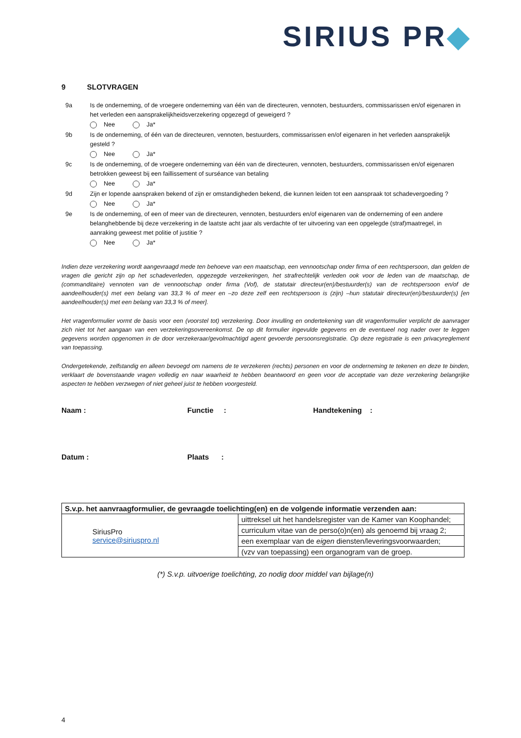SIRIUS PR◆
9 SLOTVRAGEN
9a Is de onderneming, of de vroegere onderneming van één van de directeuren, vennoten, bestuurders, commissarissen en/of eigenaren in het verleden een aansprakelijkheidsverzekering opgezegd of geweigerd ?
Nee Ja*
9b Is de onderneming, of één van de directeuren, vennoten, bestuurders, commissarissen en/of eigenaren in het verleden aansprakelijk gesteld ?
Nee Ja*
9c Is de onderneming, of de vroegere onderneming van één van de directeuren, vennoten, bestuurders, commissarissen en/of eigenaren betrokken geweest bij een faillissement of surséance van betaling
Nee Ja*
9d Zijn er lopende aanspraken bekend of zijn er omstandigheden bekend, die kunnen leiden tot een aanspraak tot schadevergoeding ?
Nee Ja*
9e Is de onderneming, of een of meer van de directeuren, vennoten, bestuurders en/of eigenaren van de onderneming of een andere belanghebbende bij deze verzekering in de laatste acht jaar als verdachte of ter uitvoering van een opgelegde (straf)maatregel, in aanraking geweest met politie of justitie ?
Nee Ja*
Indien deze verzekering wordt aangevraagd mede ten behoeve van een maatschap, een vennootschap onder firma of een rechtspersoon, dan gelden de vragen die gericht zijn op het schadeverleden, opgezegde verzekeringen, het strafrechtelijk verleden ook voor de leden van de maatschap, de (commanditaire) vennoten van de vennootschap onder firma (Vof), de statutair directeur(en)/bestuurder(s) van de rechtspersoon en/of de aandeelhouder(s) met een belang van 33,3 % of meer en –zo deze zelf een rechtspersoon is (zijn) –hun statutair directeur(en)/bestuurder(s) [en aandeelhouder(s) met een belang van 33,3 % of meer].
Het vragenformulier vormt de basis voor een (voorstel tot) verzekering. Door invulling en ondertekening van dit vragenformulier verplicht de aanvrager zich niet tot het aangaan van een verzekeringsovereenkomst. De op dit formulier ingevulde gegevens en de eventueel nog nader over te leggen gegevens worden opgenomen in de door verzekeraar/gevolmachtigd agent gevoerde persoonsregistratie. Op deze registratie is een privacyreglement van toepassing.
Ondergetekende, zelfstandig en alleen bevoegd om namens de te verzekeren (rechts) personen en voor de onderneming te tekenen en deze te binden, verklaart de bovenstaande vragen volledig en naar waarheid te hebben beantwoord en geen voor de acceptatie van deze verzekering belangrijke aspecten te hebben verzwegen of niet geheel juist te hebben voorgesteld.
Naam : Functie : Handtekening :
Datum : Plaats :
| S.v.p. het aanvraagformulier, de gevraagde toelichting(en) en de volgende informatie verzenden aan: | |
| SiriusPro service@siriuspro.nl | uittreksel uit het handelsregister van de Kamer van Koophandel; |
| | curriculum vitae van de perso(o)n(en) als genoemd bij vraag 2; |
| | een exemplaar van de eigen diensten/leveringsvoorwaarden; |
| | (vzv van toepassing) een organogram van de groep. |
(*) S.v.p. uitvoerige toelichting, zo nodig door middel van bijlage(n)
4